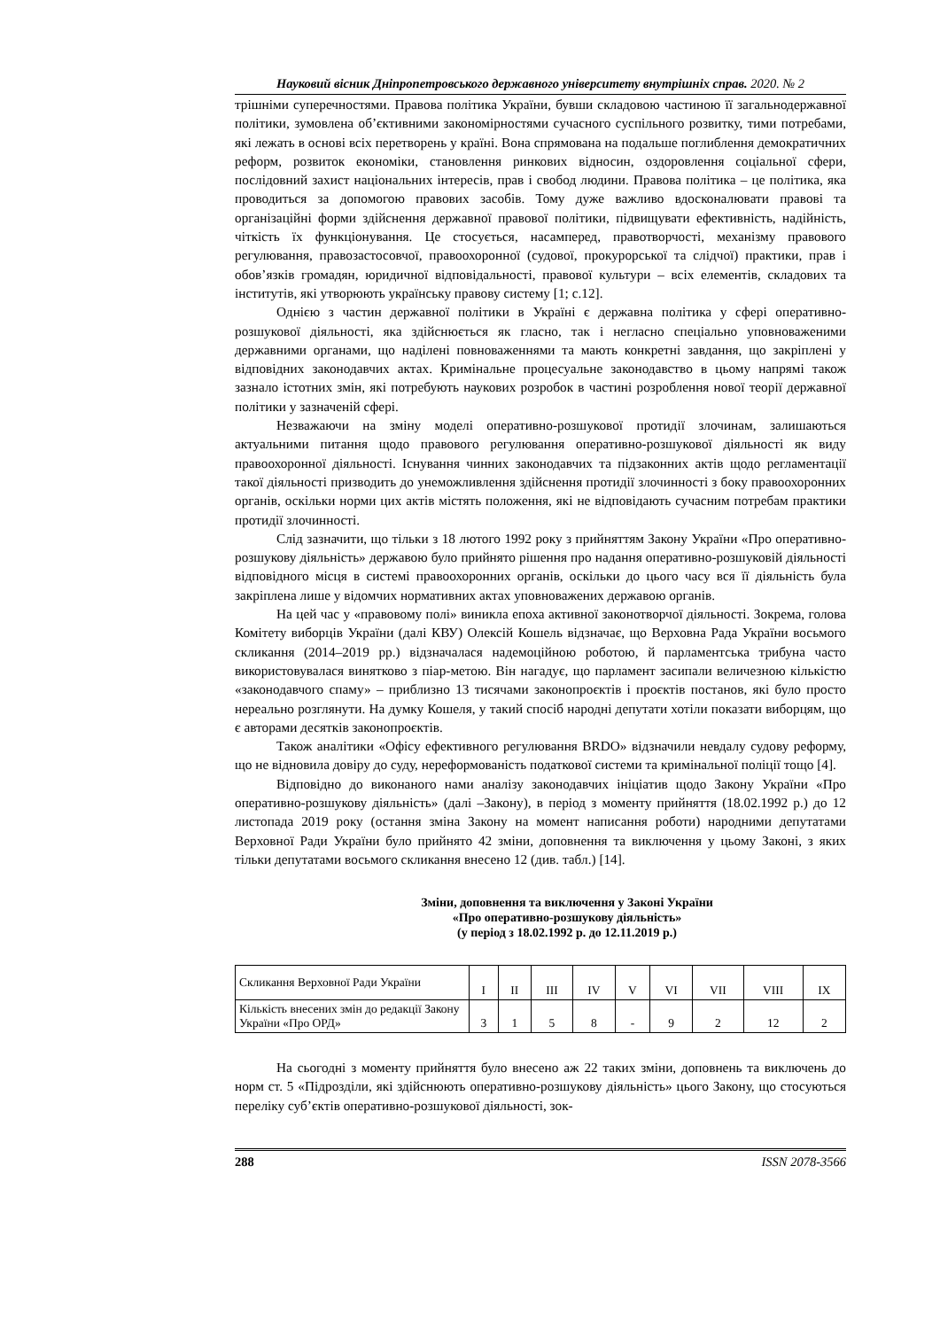Науковий вісник Дніпропетровського державного університету внутрішніх справ. 2020. № 2
трішніми суперечностями. Правова політика України, бувши складовою частиною її загальнодержавної політики, зумовлена об’єктивними закономірностями сучасного суспільного розвитку, тими потребами, які лежать в основі всіх перетворень у країні. Вона спрямована на подальше поглиблення демократичних реформ, розвиток економіки, становлення ринкових відносин, оздоровлення соціальної сфери, послідовний захист національних інтересів, прав і свобод людини. Правова політика – це політика, яка проводиться за допомогою правових засобів. Тому дуже важливо вдосконалювати правові та організаційні форми здійснення державної правової політики, підвищувати ефективність, надійність, чіткість їх функціонування. Це стосується, насамперед, правотворчості, механізму правового регулювання, правозастосовчої, правоохоронної (судової, прокурорської та слідчої) практики, прав і обов’язків громадян, юридичної відповідальності, правової культури – всіх елементів, складових та інститутів, які утворюють українську правову систему [1; с.12].
Однією з частин державної політики в Україні є державна політика у сфері оперативно-розшукової діяльності, яка здійснюється як гласно, так і негласно спеціально уповноваженими державними органами, що наділені повноваженнями та мають конкретні завдання, що закріплені у відповідних законодавчих актах. Кримінальне процесуальне законодавство в цьому напрямі також зазнало істотних змін, які потребують наукових розробок в частині розроблення нової теорії державної політики у зазначеній сфері.
Незважаючи на зміну моделі оперативно-розшукової протидії злочинам, залишаються актуальними питання щодо правового регулювання оперативно-розшукової діяльності як виду правоохоронної діяльності. Існування чинних законодавчих та підзаконних актів щодо регламентації такої діяльності призводить до унеможливлення здійснення протидії злочинності з боку правоохоронних органів, оскільки норми цих актів містять положення, які не відповідають сучасним потребам практики протидії злочинності.
Слід зазначити, що тільки з 18 лютого 1992 року з прийняттям Закону України «Про оперативно-розшукову діяльність» державою було прийнято рішення про надання оперативно-розшуковій діяльності відповідного місця в системі правоохоронних органів, оскільки до цього часу вся її діяльність була закріплена лише у відомчих нормативних актах уповноважених державою органів.
На цей час у «правовому полі» виникла епоха активної законотворчої діяльності. Зокрема, голова Комітету виборців України (далі КВУ) Олексій Кошель відзначає, що Верховна Рада України восьмого скликання (2014–2019 рр.) відзначалася надемоційною роботою, й парламентська трибуна часто використовувалася винятково з піар-метою. Він нагадує, що парламент засипали величезною кількістю «законодавчого спаму» – приблизно 13 тисячами законопроєктів і проєктів постанов, які було просто нереально розглянути. На думку Кошеля, у такий спосіб народні депутати хотіли показати виборцям, що є авторами десятків законопроєктів.
Також аналітики «Офісу ефективного регулювання BRDO» відзначили невдалу судову реформу, що не відновила довіру до суду, нереформованість податкової системи та кримінальної поліції тощо [4].
Відповідно до виконаного нами аналізу законодавчих ініціатив щодо Закону України «Про оперативно-розшукову діяльність» (далі –Закону), в період з моменту прийняття (18.02.1992 р.) до 12 листопада 2019 року (остання зміна Закону на момент написання роботи) народними депутатами Верховної Ради України було прийнято 42 зміни, доповнення та виключення у цьому Законі, з яких тільки депутатами восьмого скликання внесено 12 (див. табл.) [14].
Зміни, доповнення та виключення у Законі України
«Про оперативно-розшукову діяльність»
(у період з 18.02.1992 р. до 12.11.2019 р.)
| Скликання Верховної Ради України | I | II | III | IV | V | VI | VII | VIII | IX |
| Кількість внесених змін до редакції Закону України «Про ОРД» | 3 | 1 | 5 | 8 | - | 9 | 2 | 12 | 2 |
На сьогодні з моменту прийняття було внесено аж 22 таких зміни, доповнень та виключень до норм ст. 5 «Підрозділи, які здійснюють оперативно-розшукову діяльність» цього Закону, що стосуються переліку суб’єктів оперативно-розшукової діяльності, зок-
288 ISSN 2078-3566